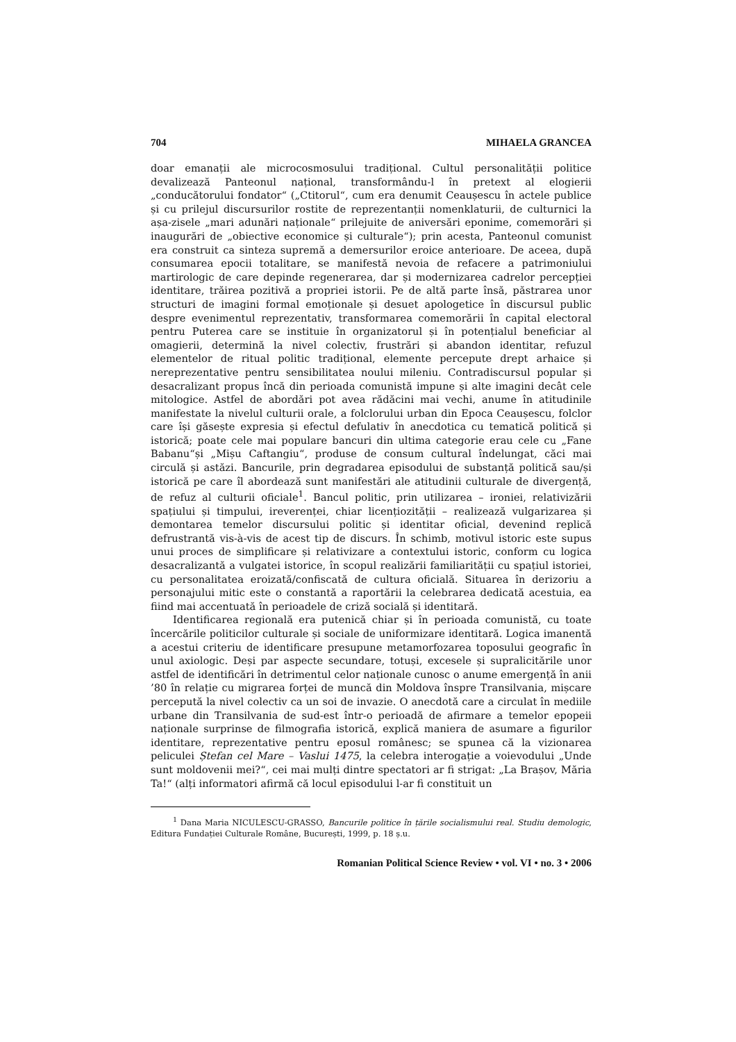704 MIHAELA GRANCEA
doar emanații ale microcosmosului tradițional. Cultul personalității politice devalizează Panteonul național, transformându-l în pretext al elogierii „conducătorului fondator“ („Ctitorul“, cum era denumit Ceaușescu în actele publice și cu prilejul discursurilor rostite de reprezentanții nomenklaturii, de culturnici la așa-zisele „mari adunări naționale“ prilejuite de aniversări eponime, comemorări și inaugurări de „obiective economice și culturale“); prin acesta, Panteonul comunist era construit ca sinteza supremă a demersurilor eroice anterioare. De aceea, după consumarea epocii totalitare, se manifestă nevoia de refacere a patrimoniului martirologic de care depinde regenerarea, dar și modernizarea cadrelor percepției identitare, trăirea pozitivă a propriei istorii. Pe de altă parte însă, păstrarea unor structuri de imagini formal emoționale și desuet apologetice în discursul public despre evenimentul reprezentativ, transformarea comemorării în capital electoral pentru Puterea care se instituie în organizatorul și în potențialul beneficiar al omagierii, determină la nivel colectiv, frustrări și abandon identitar, refuzul elementelor de ritual politic tradițional, elemente percepute drept arhaice și nereprezentative pentru sensibilitatea noului mileniu. Contradiscursul popular și desacralizant propus încă din perioada comunistă impune și alte imagini decât cele mitologice. Astfel de abordări pot avea rădăcini mai vechi, anume în atitudinile manifestate la nivelul culturii orale, a folclorului urban din Epoca Ceaușescu, folclor care își găsește expresia și efectul defulativ în anecdotica cu tematică politică și istorică; poate cele mai populare bancuri din ultima categorie erau cele cu „Fane Babanu“și „Mișu Caftangiu“, produse de consum cultural îndelungat, căci mai circulă și astăzi. Bancurile, prin degradarea episodului de substanță politică sau/și istorică pe care îl abordează sunt manifestări ale atitudinii culturale de divergență, de refuz al culturii oficiale<sup>1</sup>. Bancul politic, prin utilizarea – ironiei, relativizării spațiului și timpului, ireverenței, chiar licențiozității – realizează vulgarizarea și demontarea temelor discursului politic și identitar oficial, devenind replică defrustrantă vis-à-vis de acest tip de discurs. În schimb, motivul istoric este supus unui proces de simplificare și relativizare a contextului istoric, conform cu logica desacralizantă a vulgatei istorice, în scopul realizării familiarității cu spațiul istoriei, cu personalitatea eroizată/confiscată de cultura oficială. Situarea în derizoriu a personajului mitic este o constantă a raportării la celebrarea dedicată acestuia, ea fiind mai accentuată în perioadele de criză socială și identitară.
Identificarea regională era putenică chiar și în perioada comunistă, cu toate încercările politicilor culturale și sociale de uniformizare identitară. Logica imanentă a acestui criteriu de identificare presupune metamorfozarea toposului geografic în unul axiologic. Deși par aspecte secundare, totuși, excesele și supralicitările unor astfel de identificări în detrimentul celor naționale cunosc o anume emergență în anii ’80 în relație cu migrarea forței de muncă din Moldova înspre Transilvania, mișcare percepută la nivel colectiv ca un soi de invazie. O anecdotă care a circulat în mediile urbane din Transilvania de sud-est într-o perioadă de afirmare a temelor epopeii naționale surprinse de filmografia istorică, explică maniera de asumare a figurilor identitare, reprezentative pentru eposul românesc; se spunea că la vizionarea peliculei Ștefan cel Mare – Vaslui 1475, la celebra interogație a voievodului „Unde sunt moldovenii mei?“, cei mai mulți dintre spectatori ar fi strigat: „La Brașov, Măria Ta!“ (alți informatori afirmă că locul episodului l-ar fi constituit un
<sup>1</sup> Dana Maria NICULESCU-GRASSO, Bancurile politice în țările socialismului real. Studiu demologic, Editura Fundației Culturale Române, București, 1999, p. 18 ș.u.
Romanian Political Science Review • vol. VI • no. 3 • 2006